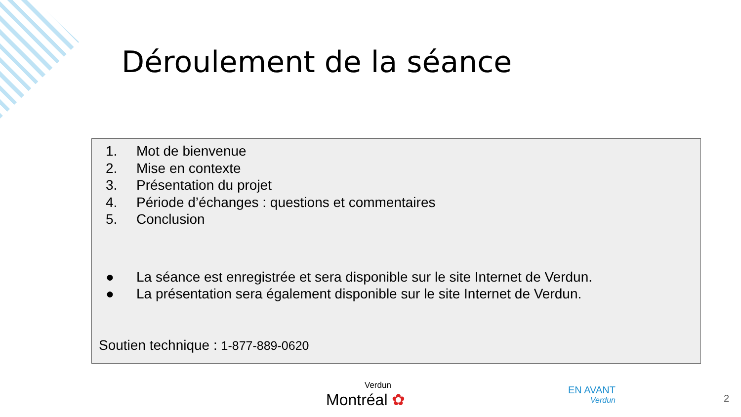Déroulement de la séance
1. Mot de bienvenue
2. Mise en contexte
3. Présentation du projet
4. Période d’échanges : questions et commentaires
5. Conclusion
● La séance est enregistrée et sera disponible sur le site Internet de Verdun.
● La présentation sera également disponible sur le site Internet de Verdun.
Soutien technique : 1-877-889-0620
Verdun
Montréal ✿
EN AVANT
Verdun
2